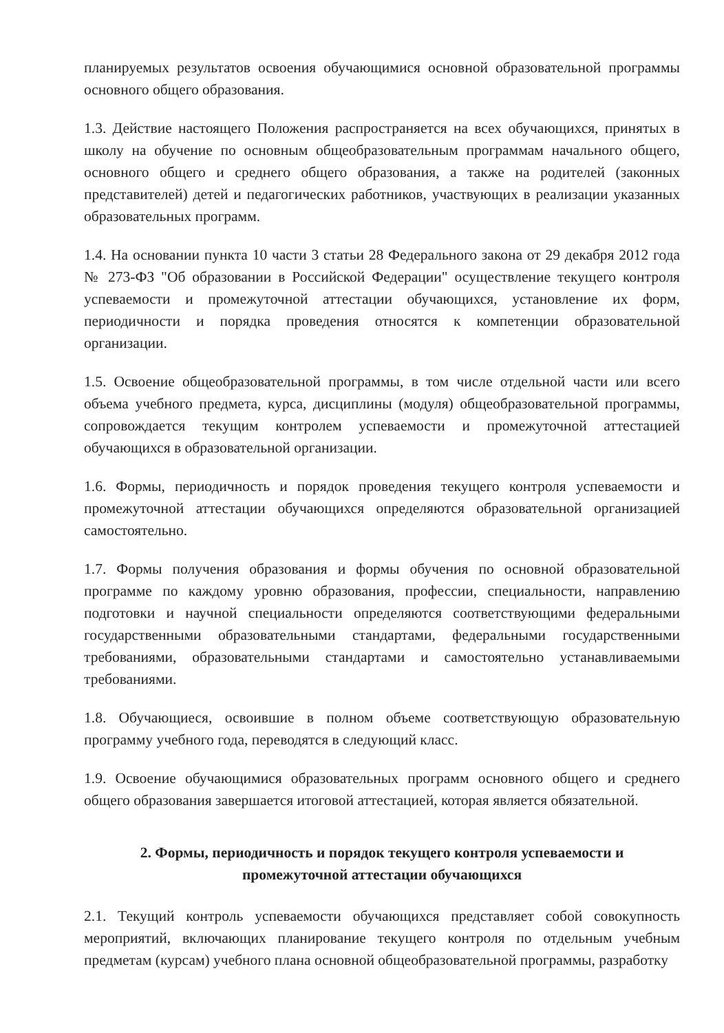планируемых результатов освоения обучающимися основной образовательной программы основного общего образования.
1.3. Действие настоящего Положения распространяется на всех обучающихся, принятых в школу на обучение по основным общеобразовательным программам начального общего, основного общего и среднего общего образования, а также на родителей (законных представителей) детей и педагогических работников, участвующих в реализации указанных образовательных программ.
1.4. На основании пункта 10 части 3 статьи 28 Федерального закона от 29 декабря 2012 года № 273-ФЗ "Об образовании в Российской Федерации" осуществление текущего контроля успеваемости и промежуточной аттестации обучающихся, установление их форм, периодичности и порядка проведения относятся к компетенции образовательной организации.
1.5. Освоение общеобразовательной программы, в том числе отдельной части или всего объема учебного предмета, курса, дисциплины (модуля) общеобразовательной программы, сопровождается текущим контролем успеваемости и промежуточной аттестацией обучающихся в образовательной организации.
1.6. Формы, периодичность и порядок проведения текущего контроля успеваемости и промежуточной аттестации обучающихся определяются образовательной организацией самостоятельно.
1.7. Формы получения образования и формы обучения по основной образовательной программе по каждому уровню образования, профессии, специальности, направлению подготовки и научной специальности определяются соответствующими федеральными государственными образовательными стандартами, федеральными государственными требованиями, образовательными стандартами и самостоятельно устанавливаемыми требованиями.
1.8. Обучающиеся, освоившие в полном объеме соответствующую образовательную программу учебного года, переводятся в следующий класс.
1.9. Освоение обучающимися образовательных программ основного общего и среднего общего образования завершается итоговой аттестацией, которая является обязательной.
2. Формы, периодичность и порядок текущего контроля успеваемости и
промежуточной аттестации обучающихся
2.1. Текущий контроль успеваемости обучающихся представляет собой совокупность мероприятий, включающих планирование текущего контроля по отдельным учебным предметам (курсам) учебного плана основной общеобразовательной программы, разработку